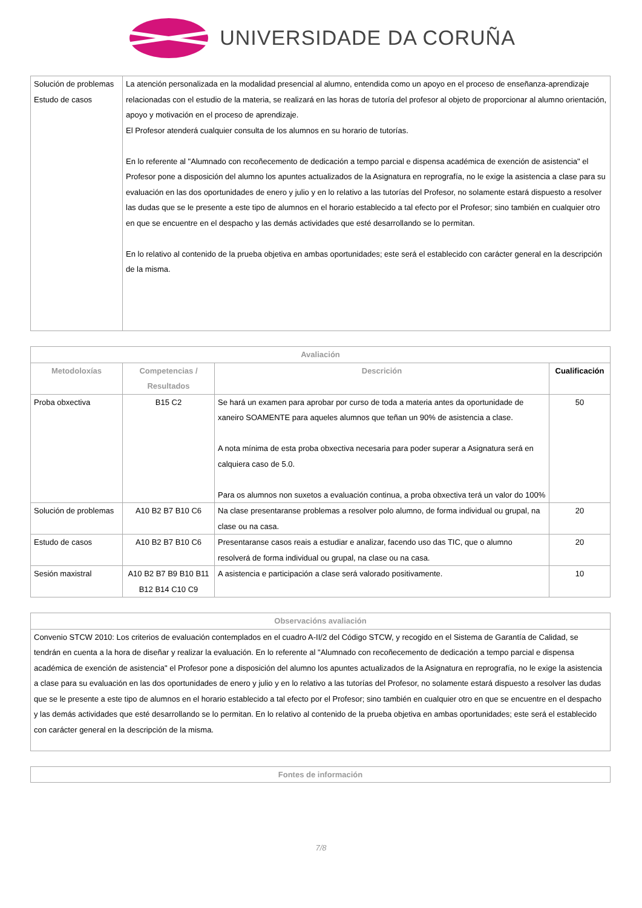UNIVERSIDADE DA CORUÑA
| Solución de problemas Estudo de casos | La atención personalizada en la modalidad presencial al alumno, entendida como un apoyo en el proceso de enseñanza-aprendizaje relacionadas con el estudio de la materia, se realizará en las horas de tutoría del profesor al objeto de proporcionar al alumno orientación, apoyo y motivación en el proceso de aprendizaje. El Profesor atenderá cualquier consulta de los alumnos en su horario de tutorías. En lo referente al "Alumnado con recoñecemento de dedicación a tempo parcial e dispensa académica de exención de asistencia" el Profesor pone a disposición del alumno los apuntes actualizados de la Asignatura en reprografía, no le exige la asistencia a clase para su evaluación en las dos oportunidades de enero y julio y en lo relativo a las tutorías del Profesor, no solamente estará dispuesto a resolver las dudas que se le presente a este tipo de alumnos en el horario establecido a tal efecto por el Profesor; sino también en cualquier otro en que se encuentre en el despacho y las demás actividades que esté desarrollando se lo permitan. En lo relativo al contenido de la prueba objetiva en ambas oportunidades; este será el establecido con carácter general en la descripción de la misma. |
| Avaliación | | | |
| --- | --- | --- | --- |
| Metodoloxías | Competencias / Resultados | Descrición | Cualificación |
| Proba obxectiva | B15 C2 | Se hará un examen para aprobar por curso de toda a materia antes da oportunidade de xaneiro SOAMENTE para aqueles alumnos que teñan un 90% de asistencia a clase. A nota mínima de esta proba obxectiva necesaria para poder superar a Asignatura será en calquiera caso de 5.0. Para os alumnos non suxetos a evaluación continua, a proba obxectiva terá un valor do 100% | 50 |
| Solución de problemas | A10 B2 B7 B10 C6 | Na clase presentaranse problemas a resolver polo alumno, de forma individual ou grupal, na clase ou na casa. | 20 |
| Estudo de casos | A10 B2 B7 B10 C6 | Presentaranse casos reais a estudiar e analizar, facendo uso das TIC, que o alumno resolverá de forma individual ou grupal, na clase ou na casa. | 20 |
| Sesión maxistral | A10 B2 B7 B9 B10 B11 B12 B14 C10 C9 | A asistencia e participación a clase será valorado positivamente. | 10 |
| Observacións avaliación |
| --- |
| Convenio STCW 2010: Los criterios de evaluación contemplados en el cuadro A-II/2 del Código STCW, y recogido en el Sistema de Garantía de Calidad, se tendrán en cuenta a la hora de diseñar y realizar la evaluación. En lo referente al "Alumnado con recoñecemento de dedicación a tempo parcial e dispensa académica de exención de asistencia" el Profesor pone a disposición del alumno los apuntes actualizados de la Asignatura en reprografía, no le exige la asistencia a clase para su evaluación en las dos oportunidades de enero y julio y en lo relativo a las tutorías del Profesor, no solamente estará dispuesto a resolver las dudas que se le presente a este tipo de alumnos en el horario establecido a tal efecto por el Profesor; sino también en cualquier otro en que se encuentre en el despacho y las demás actividades que esté desarrollando se lo permitan. En lo relativo al contenido de la prueba objetiva en ambas oportunidades; este será el establecido con carácter general en la descripción de la misma. |
| Fontes de información |
| --- |
7/8